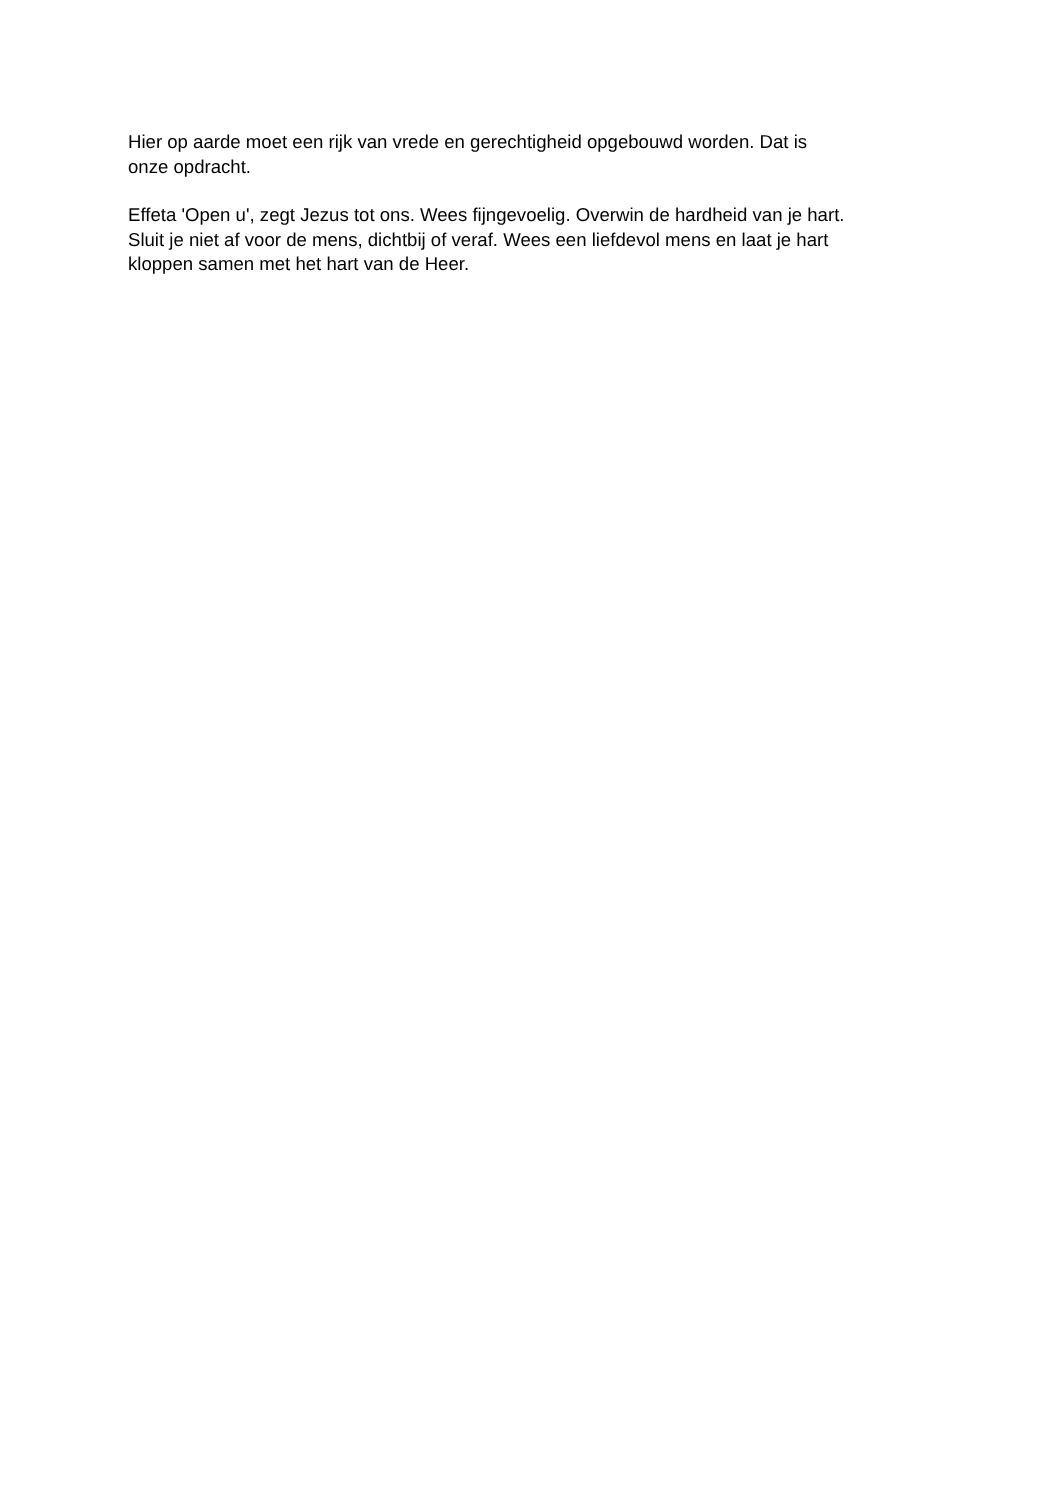Hier op aarde moet een rijk van vrede en gerechtigheid opgebouwd worden. Dat is
onze opdracht.
Effeta 'Open u', zegt Jezus tot ons. Wees fijngevoelig. Overwin de hardheid van je hart.
Sluit je niet af voor de mens, dichtbij of veraf. Wees een liefdevol mens en laat je hart
kloppen samen met het hart van de Heer.